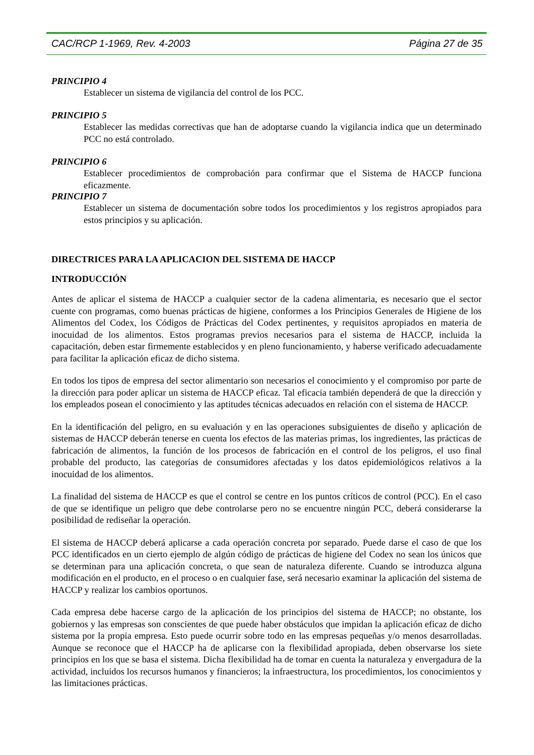CAC/RCP 1-1969, Rev. 4-2003 Página 27 de 35
PRINCIPIO 4
Establecer un sistema de vigilancia del control de los PCC.
PRINCIPIO 5
Establecer las medidas correctivas que han de adoptarse cuando la vigilancia indica que un determinado PCC no está controlado.
PRINCIPIO 6
Establecer procedimientos de comprobación para confirmar que el Sistema de HACCP funciona eficazmente.
PRINCIPIO 7
Establecer un sistema de documentación sobre todos los procedimientos y los registros apropiados para estos principios y su aplicación.
DIRECTRICES PARA LA APLICACION DEL SISTEMA DE HACCP
INTRODUCCIÓN
Antes de aplicar el sistema de HACCP a cualquier sector de la cadena alimentaria, es necesario que el sector cuente con programas, como buenas prácticas de higiene, conformes a los Principios Generales de Higiene de los Alimentos del Codex, los Códigos de Prácticas del Codex pertinentes, y requisitos apropiados en materia de inocuidad de los alimentos. Estos programas previos necesarios para el sistema de HACCP, incluida la capacitación, deben estar firmemente establecidos y en pleno funcionamiento, y haberse verificado adecuadamente para facilitar la aplicación eficaz de dicho sistema.
En todos los tipos de empresa del sector alimentario son necesarios el conocimiento y el compromiso por parte de la dirección para poder aplicar un sistema de HACCP eficaz. Tal eficacia también dependerá de que la dirección y los empleados posean el conocimiento y las aptitudes técnicas adecuados en relación con el sistema de HACCP.
En la identificación del peligro, en su evaluación y en las operaciones subsiguientes de diseño y aplicación de sistemas de HACCP deberán tenerse en cuenta los efectos de las materias primas, los ingredientes, las prácticas de fabricación de alimentos, la función de los procesos de fabricación en el control de los peligros, el uso final probable del producto, las categorías de consumidores afectadas y los datos epidemiológicos relativos a la inocuidad de los alimentos.
La finalidad del sistema de HACCP es que el control se centre en los puntos críticos de control (PCC). En el caso de que se identifique un peligro que debe controlarse pero no se encuentre ningún PCC, deberá considerarse la posibilidad de rediseñar la operación.
El sistema de HACCP deberá aplicarse a cada operación concreta por separado. Puede darse el caso de que los PCC identificados en un cierto ejemplo de algún código de prácticas de higiene del Codex no sean los únicos que se determinan para una aplicación concreta, o que sean de naturaleza diferente. Cuando se introduzca alguna modificación en el producto, en el proceso o en cualquier fase, será necesario examinar la aplicación del sistema de HACCP y realizar los cambios oportunos.
Cada empresa debe hacerse cargo de la aplicación de los principios del sistema de HACCP; no obstante, los gobiernos y las empresas son conscientes de que puede haber obstáculos que impidan la aplicación eficaz de dicho sistema por la propia empresa. Esto puede ocurrir sobre todo en las empresas pequeñas y/o menos desarrolladas. Aunque se reconoce que el HACCP ha de aplicarse con la flexibilidad apropiada, deben observarse los siete principios en los que se basa el sistema. Dicha flexibilidad ha de tomar en cuenta la naturaleza y envergadura de la actividad, incluidos los recursos humanos y financieros; la infraestructura, los procedimientos, los conocimientos y las limitaciones prácticas.